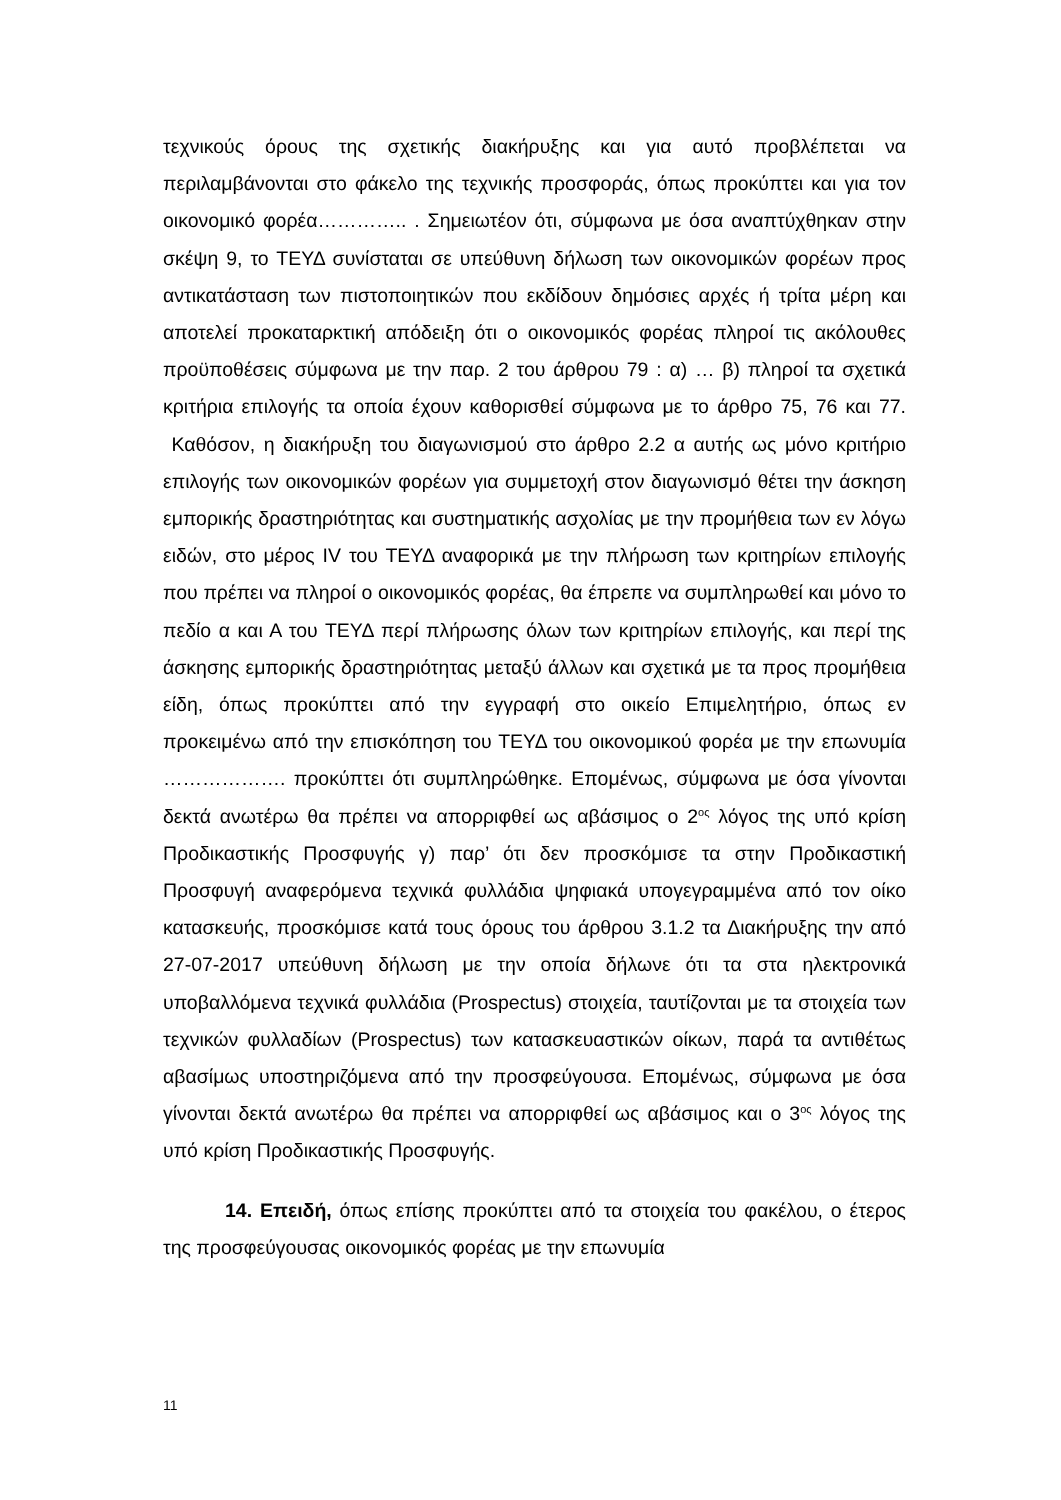τεχνικούς όρους της σχετικής διακήρυξης και για αυτό προβλέπεται να περιλαμβάνονται στο φάκελο της τεχνικής προσφοράς, όπως προκύπτει και για τον οικονομικό φορέα………….. . Σημειωτέον ότι, σύμφωνα με όσα αναπτύχθηκαν στην σκέψη 9, το ΤΕΥΔ συνίσταται σε υπεύθυνη δήλωση των οικονομικών φορέων προς αντικατάσταση των πιστοποιητικών που εκδίδουν δημόσιες αρχές ή τρίτα μέρη και αποτελεί προκαταρκτική απόδειξη ότι ο οικονομικός φορέας πληροί τις ακόλουθες προϋποθέσεις σύμφωνα με την παρ. 2 του άρθρου 79 : α) … β) πληροί τα σχετικά κριτήρια επιλογής τα οποία έχουν καθορισθεί σύμφωνα με το άρθρο 75, 76 και 77. Καθόσον, η διακήρυξη του διαγωνισμού στο άρθρο 2.2 α αυτής ως μόνο κριτήριο επιλογής των οικονομικών φορέων για συμμετοχή στον διαγωνισμό θέτει την άσκηση εμπορικής δραστηριότητας και συστηματικής ασχολίας με την προμήθεια των εν λόγω ειδών, στο μέρος IV του ΤΕΥΔ αναφορικά με την πλήρωση των κριτηρίων επιλογής που πρέπει να πληροί ο οικονομικός φορέας, θα έπρεπε να συμπληρωθεί και μόνο το πεδίο α και Α του ΤΕΥΔ περί πλήρωσης όλων των κριτηρίων επιλογής, και περί της άσκησης εμπορικής δραστηριότητας μεταξύ άλλων και σχετικά με τα προς προμήθεια είδη, όπως προκύπτει από την εγγραφή στο οικείο Επιμελητήριο, όπως εν προκειμένω από την επισκόπηση του ΤΕΥΔ του οικονομικού φορέα με την επωνυμία ………………. προκύπτει ότι συμπληρώθηκε. Επομένως, σύμφωνα με όσα γίνονται δεκτά ανωτέρω θα πρέπει να απορριφθεί ως αβάσιμος ο 2<sup>ος</sup> λόγος της υπό κρίση Προδικαστικής Προσφυγής γ) παρ’ ότι δεν προσκόμισε τα στην Προδικαστική Προσφυγή αναφερόμενα τεχνικά φυλλάδια ψηφιακά υπογεγραμμένα από τον οίκο κατασκευής, προσκόμισε κατά τους όρους του άρθρου 3.1.2 τα Διακήρυξης την από 27-07-2017 υπεύθυνη δήλωση με την οποία δήλωνε ότι τα στα ηλεκτρονικά υποβαλλόμενα τεχνικά φυλλάδια (Prospectus) στοιχεία, ταυτίζονται με τα στοιχεία των τεχνικών φυλλαδίων (Prospectus) των κατασκευαστικών οίκων, παρά τα αντιθέτως αβασίμως υποστηριζόμενα από την προσφεύγουσα. Επομένως, σύμφωνα με όσα γίνονται δεκτά ανωτέρω θα πρέπει να απορριφθεί ως αβάσιμος και ο 3<sup>ος</sup> λόγος της υπό κρίση Προδικαστικής Προσφυγής.
14. Επειδή, όπως επίσης προκύπτει από τα στοιχεία του φακέλου, ο έτερος της προσφεύγουσας οικονομικός φορέας με την επωνυμία
11